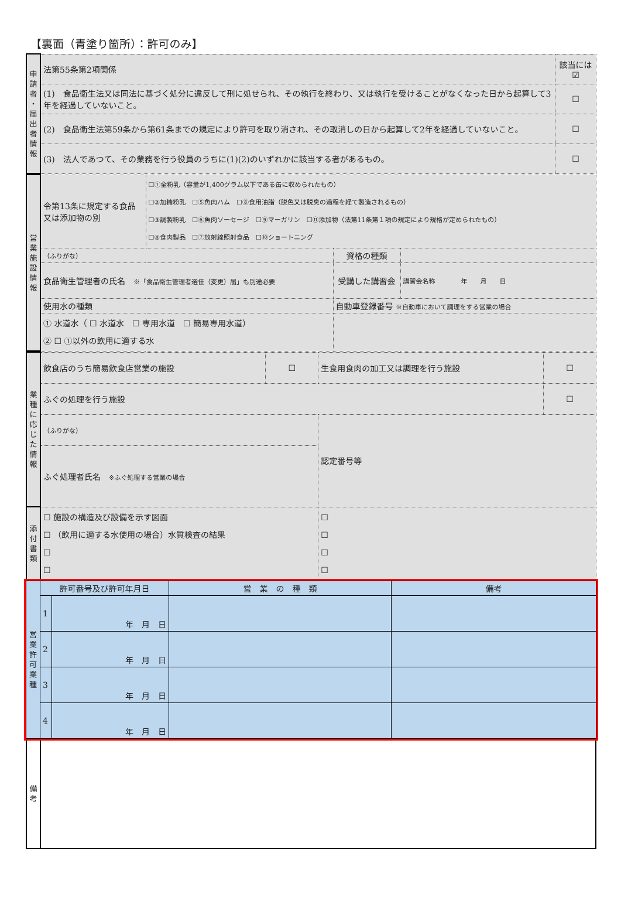【裏面（青塗り箇所）：許可のみ】
| 申 請 者 ・ 届 出 者 情 報 | 法第55条第2項関係 | 該当には☑ |
| | (1) 食品衛生法又は同法に基づく処分に違反して刑に処せられ、その執行を終わり、又は執行を受けることがなくなった日から起算して3年を経過していないこと。 | ☐ |
| | (2) 食品衛生法第59条から第61条までの規定により許可を取り消され、その取消しの日から起算して2年を経過していないこと。 | ☐ |
| | (3) 法人であつて、その業務を行う役員のうちに(1)(2)のいずれかに該当する者があるもの。 | ☐ |
| 営 業 施 設 情 報 | 令第13条に規定する食品又は添加物の別 | ☐①全粉乳（容量が1,400グラム以下である缶に収められたもの） ☐②加糖粉乳 ☐⑤魚肉ハム ☐⑧食用油脂（脱色又は脱臭の過程を経て製造されるもの） ☐③調製粉乳 ☐⑥魚肉ソーセージ ☐⑨マーガリン ☐⑪添加物（法第11条第１項の規定により規格が定められたもの） ☐④食肉製品 ☐⑦放射線照射食品 ☐⑩ショートニング | | |
| | （ふりがな） | | 資格の種類 | |
| | 食品衛生管理者の氏名 ※「食品衛生管理者選任（変更）届」も別途必要 | | 受講した講習会 | 講習会名称 年 月 日 |
| | 使用水の種類 | | 自動車登録番号 ※自動車において調理をする営業の場合 | |
| | ① 水道水（ ☐ 水道水 ☐ 専用水道 ☐ 簡易専用水道） ② ☐ ①以外の飲用に適する水 | | | |
| 業 種 に 応 じ た 情 報 | 飲食店のうち簡易飲食店営業の施設 | ☐ | 生食用食肉の加工又は調理を行う施設 | ☐ |
| | ふぐの処理を行う施設 | | | ☐ |
| | （ふりがな） | | 認定番号等 | |
| | ふぐ処理者氏名 ※ふぐ処理する営業の場合 | | | |
| 添 付 書 類 | ☐ 施設の構造及び設備を示す図面 ☐ （飲用に適する水使用の場合）水質検査の結果 ☐ ☐ | | ☐ ☐ ☐ ☐ | |
| 営 業 許 可 業 種 | 許可番号及び許可年月日 | | 営 業 の 種 類 | 備考 |
| | 1 | 年 月 日 | | |
| | 2 | 年 月 日 | | |
| | 3 | 年 月 日 | | |
| | 4 | 年 月 日 | | |
| 備 考 | |